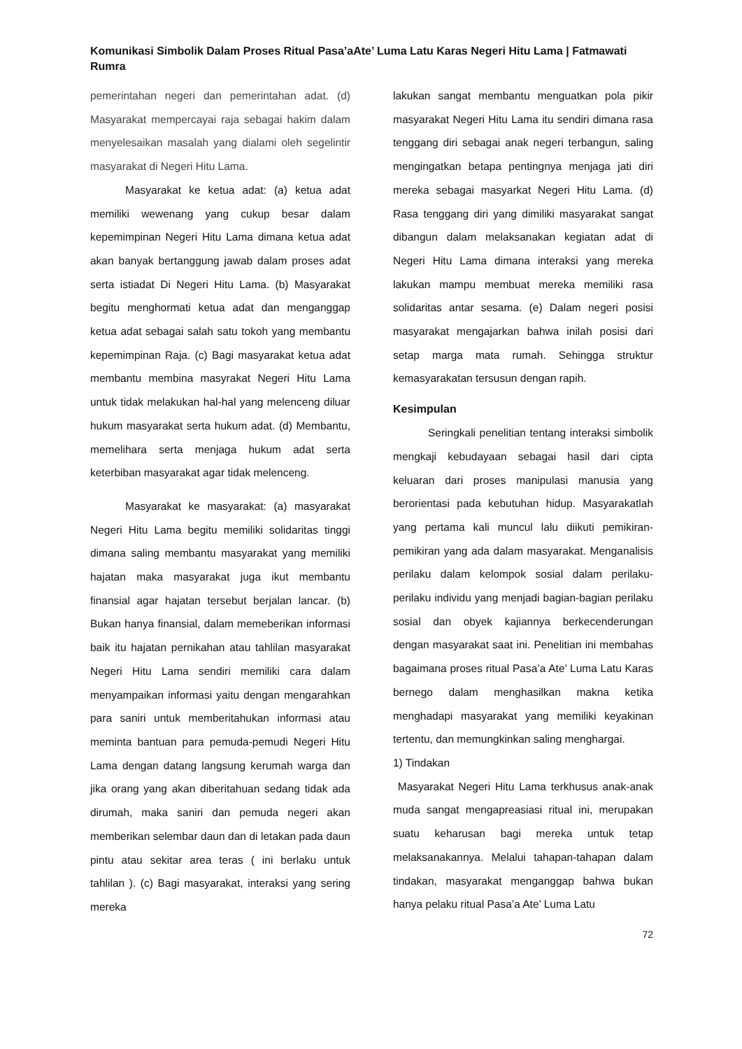Komunikasi Simbolik Dalam Proses Ritual Pasa’aAte’ Luma Latu Karas Negeri Hitu Lama | Fatmawati Rumra
pemerintahan negeri dan pemerintahan adat. (d) Masyarakat mempercayai raja sebagai hakim dalam menyelesaikan masalah yang dialami oleh segelintir masyarakat di Negeri Hitu Lama.
Masyarakat ke ketua adat: (a) ketua adat memiliki wewenang yang cukup besar dalam kepemimpinan Negeri Hitu Lama dimana ketua adat akan banyak bertanggung jawab dalam proses adat serta istiadat Di Negeri Hitu Lama. (b) Masyarakat begitu menghormati ketua adat dan menganggap ketua adat sebagai salah satu tokoh yang membantu kepemimpinan Raja. (c) Bagi masyarakat ketua adat membantu membina masyrakat Negeri Hitu Lama untuk tidak melakukan hal-hal yang melenceng diluar hukum masyarakat serta hukum adat. (d) Membantu, memelihara serta menjaga hukum adat serta keterbiban masyarakat agar tidak melenceng.
Masyarakat ke masyarakat: (a) masyarakat Negeri Hitu Lama begitu memiliki solidaritas tinggi dimana saling membantu masyarakat yang memiliki hajatan maka masyarakat juga ikut membantu finansial agar hajatan tersebut berjalan lancar. (b) Bukan hanya finansial, dalam memeberikan informasi baik itu hajatan pernikahan atau tahlilan masyarakat Negeri Hitu Lama sendiri memiliki cara dalam menyampaikan informasi yaitu dengan mengarahkan para saniri untuk memberitahukan informasi atau meminta bantuan para pemuda-pemudi Negeri Hitu Lama dengan datang langsung kerumah warga dan jika orang yang akan diberitahuan sedang tidak ada dirumah, maka saniri dan pemuda negeri akan memberikan selembar daun dan di letakan pada daun pintu atau sekitar area teras ( ini berlaku untuk tahlilan ). (c) Bagi masyarakat, interaksi yang sering mereka
lakukan sangat membantu menguatkan pola pikir masyarakat Negeri Hitu Lama itu sendiri dimana rasa tenggang diri sebagai anak negeri terbangun, saling mengingatkan betapa pentingnya menjaga jati diri mereka sebagai masyarkat Negeri Hitu Lama. (d) Rasa tenggang diri yang dimiliki masyarakat sangat dibangun dalam melaksanakan kegiatan adat di Negeri Hitu Lama dimana interaksi yang mereka lakukan mampu membuat mereka memiliki rasa solidaritas antar sesama. (e) Dalam negeri posisi masyarakat mengajarkan bahwa inilah posisi dari setap marga mata rumah. Sehingga struktur kemasyarakatan tersusun dengan rapih.
Kesimpulan
Seringkali penelitian tentang interaksi simbolik mengkaji kebudayaan sebagai hasil dari cipta keluaran dari proses manipulasi manusia yang berorientasi pada kebutuhan hidup. Masyarakatlah yang pertama kali muncul lalu diikuti pemikiran- pemikiran yang ada dalam masyarakat. Menganalisis perilaku dalam kelompok sosial dalam perilaku-perilaku individu yang menjadi bagian-bagian perilaku sosial dan obyek kajiannya berkecenderungan dengan masyarakat saat ini. Penelitian ini membahas bagaimana proses ritual Pasa’a Ate’ Luma Latu Karas bernego dalam menghasilkan makna ketika menghadapi masyarakat yang memiliki keyakinan tertentu, dan memungkinkan saling menghargai.
1) Tindakan
Masyarakat Negeri Hitu Lama terkhusus anak-anak muda sangat mengapreasiasi ritual ini, merupakan suatu keharusan bagi mereka untuk tetap melaksanakannya. Melalui tahapan-tahapan dalam tindakan, masyarakat menganggap bahwa bukan hanya pelaku ritual Pasa’a Ate’ Luma Latu
72